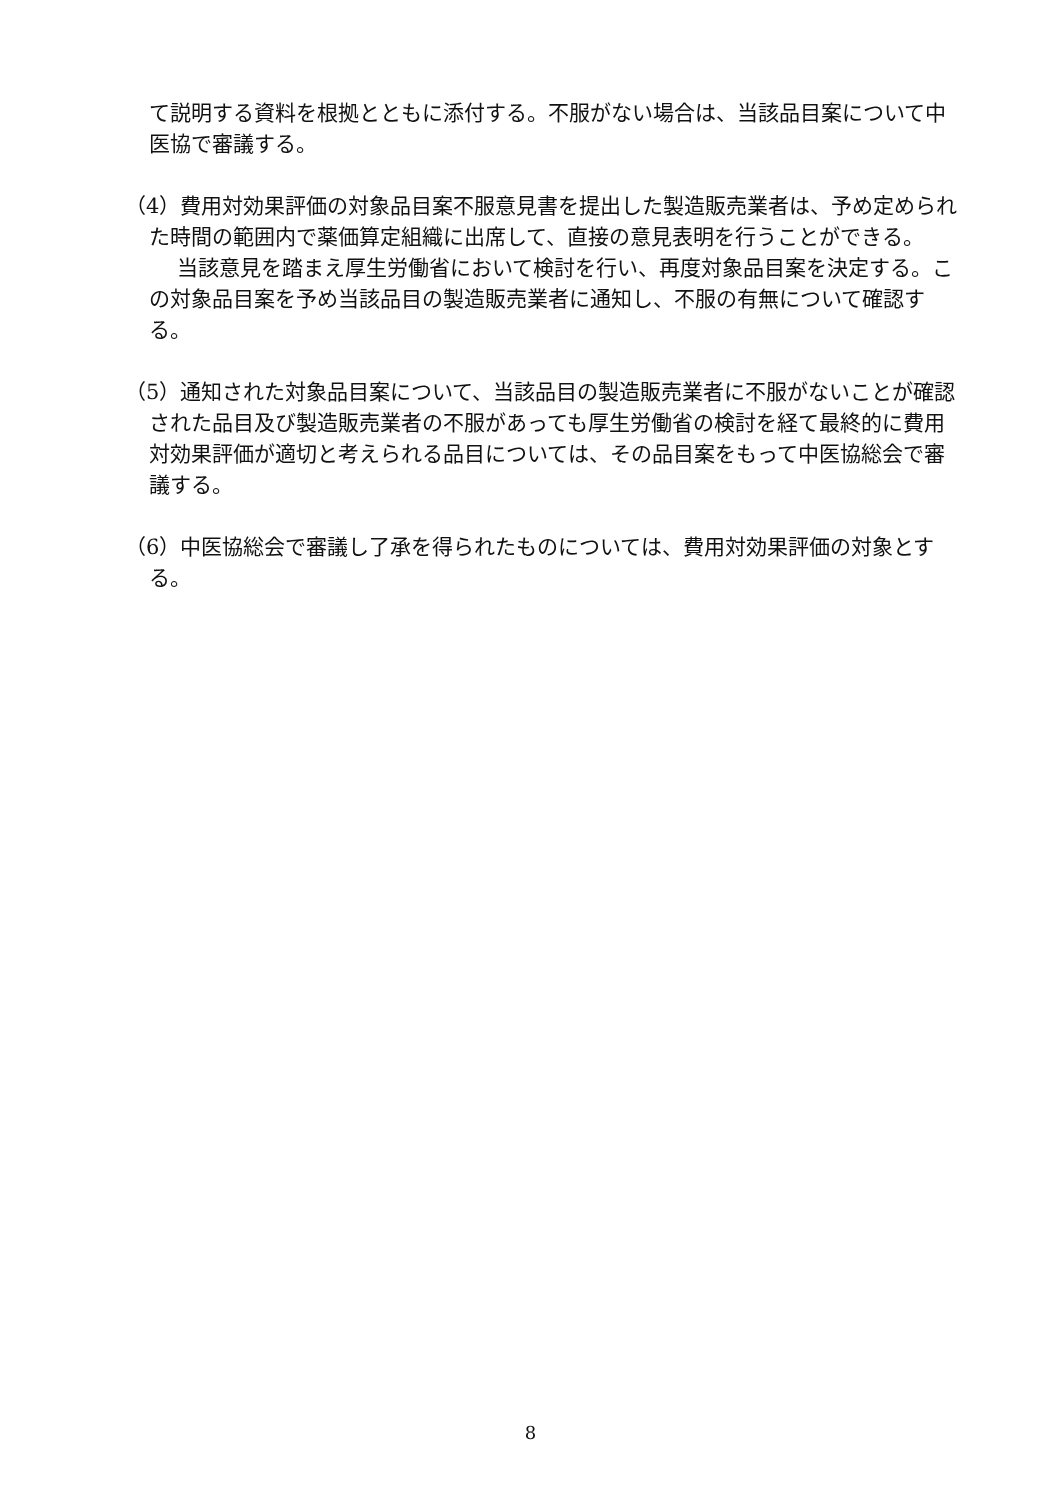て説明する資料を根拠とともに添付する。不服がない場合は、当該品目案について中医協で審議する。
（4）費用対効果評価の対象品目案不服意見書を提出した製造販売業者は、予め定められた時間の範囲内で薬価算定組織に出席して、直接の意見表明を行うことができる。
当該意見を踏まえ厚生労働省において検討を行い、再度対象品目案を決定する。この対象品目案を予め当該品目の製造販売業者に通知し、不服の有無について確認する。
（5）通知された対象品目案について、当該品目の製造販売業者に不服がないことが確認された品目及び製造販売業者の不服があっても厚生労働省の検討を経て最終的に費用対効果評価が適切と考えられる品目については、その品目案をもって中医協総会で審議する。
（6）中医協総会で審議し了承を得られたものについては、費用対効果評価の対象とする。
8